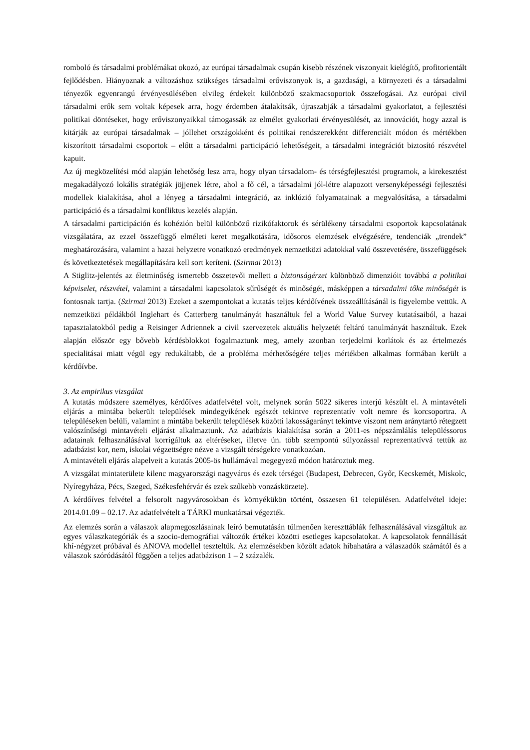romboló és társadalmi problémákat okozó, az európai társadalmak csupán kisebb részének viszonyait kielégítő, profitorientált fejlődésben. Hiányoznak a változáshoz szükséges társadalmi erőviszonyok is, a gazdasági, a környezeti és a társadalmi tényezők egyenrangú érvényesülésében elvileg érdekelt különböző szakmacsoportok összefogásai. Az európai civil társadalmi erők sem voltak képesek arra, hogy érdemben átalakítsák, újraszabják a társadalmi gyakorlatot, a fejlesztési politikai döntéseket, hogy erőviszonyaikkal támogassák az elmélet gyakorlati érvényesülését, az innovációt, hogy azzal is kitárják az európai társadalmak – jóllehet országokként és politikai rendszerekként differenciált módon és mértékben kiszorított társadalmi csoportok – előtt a társadalmi participáció lehetőségeit, a társadalmi integrációt biztosító részvétel kapuit.
Az új megközelítési mód alapján lehetőség lesz arra, hogy olyan társadalom- és térségfejlesztési programok, a kirekesztést megakadályozó lokális stratégiák jöjjenek létre, ahol a fő cél, a társadalmi jól-létre alapozott versenyképességi fejlesztési modellek kialakítása, ahol a lényeg a társadalmi integráció, az inklúzió folyamatainak a megvalósítása, a társadalmi participáció és a társadalmi konfliktus kezelés alapján.
A társadalmi participáción és kohézión belül különböző rizikófaktorok és sérülékeny társadalmi csoportok kapcsolatának vizsgálatára, az ezzel összefüggő elméleti keret megalkotására, idősoros elemzések elvégzésére, tendenciák „trendek” meghatározására, valamint a hazai helyzetre vonatkozó eredmények nemzetközi adatokkal való összevetésére, összefüggések és következtetések megállapítására kell sort keríteni. (Szirmai 2013)
A Stiglitz-jelentés az életminőség ismertebb összetevői mellett a biztonságérzet különböző dimenzióit továbbá a politikai képviselet, részvétel, valamint a társadalmi kapcsolatok sűrűségét és minőségét, másképpen a társadalmi tőke minőségét is fontosnak tartja. (Szirmai 2013) Ezeket a szempontokat a kutatás teljes kérdőívének összeállításánál is figyelembe vettük. A nemzetközi példákból Inglehart és Catterberg tanulmányát használtuk fel a World Value Survey kutatásaiból, a hazai tapasztalatokból pedig a Reisinger Adriennek a civil szervezetek aktuális helyzetét feltáró tanulmányát használtuk. Ezek alapján először egy bővebb kérdésblokkot fogalmaztunk meg, amely azonban terjedelmi korlátok és az értelmezés specialitásai miatt végül egy redukáltabb, de a probléma mérhetőségére teljes mértékben alkalmas formában került a kérdőívbe.
3. Az empirikus vizsgálat
A kutatás módszere személyes, kérdőíves adatfelvétel volt, melynek során 5022 sikeres interjú készült el. A mintavételi eljárás a mintába bekerült települések mindegyikének egészét tekintve reprezentatív volt nemre és korcsoportra. A településeken belüli, valamint a mintába bekerült települések közötti lakosságarányt tekintve viszont nem aránytartó rétegzett valószínűségi mintavételi eljárást alkalmaztunk. Az adatbázis kialakítása során a 2011-es népszámlálás településsoros adatainak felhasználásával korrigáltuk az eltéréseket, illetve ún. több szempontú súlyozással reprezentatívvá tettük az adatbázist kor, nem, iskolai végzettségre nézve a vizsgált térségekre vonatkozóan.
A mintavételi eljárás alapelveit a kutatás 2005-ös hullámával megegyező módon határoztuk meg.
A vizsgálat mintaterülete kilenc magyarországi nagyváros és ezek térségei (Budapest, Debrecen, Győr, Kecskemét, Miskolc, Nyíregyháza, Pécs, Szeged, Székesfehérvár és ezek szűkebb vonzáskörzete).
A kérdőíves felvétel a felsorolt nagyvárosokban és környékükön történt, összesen 61 településen. Adatfelvétel ideje: 2014.01.09 – 02.17. Az adatfelvételt a TÁRKI munkatársai végezték.
Az elemzés során a válaszok alapmegoszlásainak leíró bemutatásán túlmenően kereszttáblák felhasználásával vizsgáltuk az egyes válaszkategóriák és a szocio-demográfiai változók értékei közötti esetleges kapcsolatokat. A kapcsolatok fennállását khí-négyzet próbával és ANOVA modellel teszteltük. Az elemzésekben közölt adatok hibahatára a válaszadók számától és a válaszok szóródásától függően a teljes adatbázison 1 – 2 százalék.